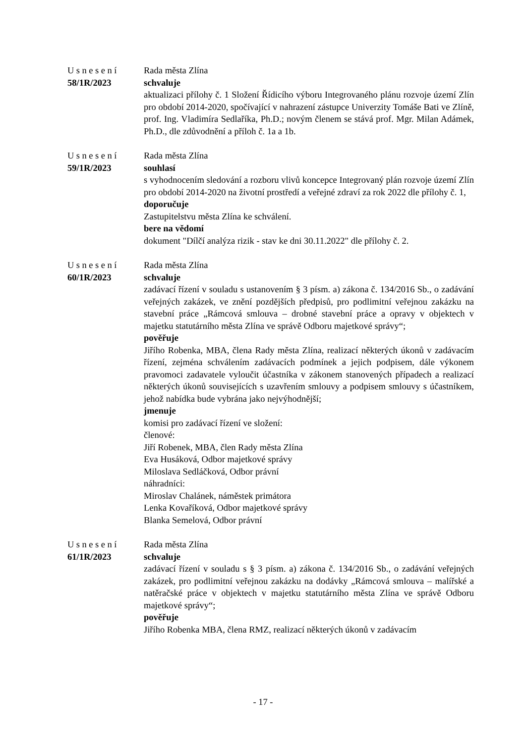Usnesení
58/1R/2023
Rada města Zlína
schvaluje
aktualizaci přílohy č. 1 Složení Řídicího výboru Integrovaného plánu rozvoje území Zlín pro období 2014-2020, spočívající v nahrazení zástupce Univerzity Tomáše Bati ve Zlíně, prof. Ing. Vladimíra Sedlaříka, Ph.D.; novým členem se stává prof. Mgr. Milan Adámek, Ph.D., dle zdůvodnění a příloh č. 1a a 1b.
Usnesení
59/1R/2023
Rada města Zlína
souhlasí
s vyhodnocením sledování a rozboru vlivů koncepce Integrovaný plán rozvoje území Zlín pro období 2014-2020 na životní prostředí a veřejné zdraví za rok 2022 dle přílohy č. 1,
doporučuje
Zastupitelstvu města Zlína ke schválení.
bere na vědomí
dokument "Dílčí analýza rizik - stav ke dni 30.11.2022" dle přílohy č. 2.
Usnesení
60/1R/2023
Rada města Zlína
schvaluje
zadávací řízení v souladu s ustanovením § 3 písm. a) zákona č. 134/2016 Sb., o zadávání veřejných zakázek, ve znění pozdějších předpisů, pro podlimitní veřejnou zakázku na stavební práce „Rámcová smlouva – drobné stavební práce a opravy v objektech v majetku statutárního města Zlína ve správě Odboru majetkové správy“;
pověřuje
Jiřího Robenka, MBA, člena Rady města Zlína, realizací některých úkonů v zadávacím řízení, zejména schválením zadávacích podmínek a jejich podpisem, dále výkonem pravomoci zadavatele vyloučit účastníka v zákonem stanovených případech a realizací některých úkonů souvisejících s uzavřením smlouvy a podpisem smlouvy s účastníkem, jehož nabídka bude vybrána jako nejvýhodnější;
jmenuje
komisi pro zadávací řízení ve složení:
členové:
Jiří Robenek, MBA, člen Rady města Zlína
Eva Husáková, Odbor majetkové správy
Miloslava Sedláčková, Odbor právní
náhradníci:
Miroslav Chalánek, náměstek primátora
Lenka Kovaříková, Odbor majetkové správy
Blanka Semelová, Odbor právní
Usnesení
61/1R/2023
Rada města Zlína
schvaluje
zadávací řízení v souladu s § 3 písm. a) zákona č. 134/2016 Sb., o zadávání veřejných zakázek, pro podlimitní veřejnou zakázku na dodávky „Rámcová smlouva – malířské a natěračské práce v objektech v majetku statutárního města Zlína ve správě Odboru majetkové správy“;
pověřuje
Jiřího Robenka MBA, člena RMZ, realizací některých úkonů v zadávacím
- 17 -